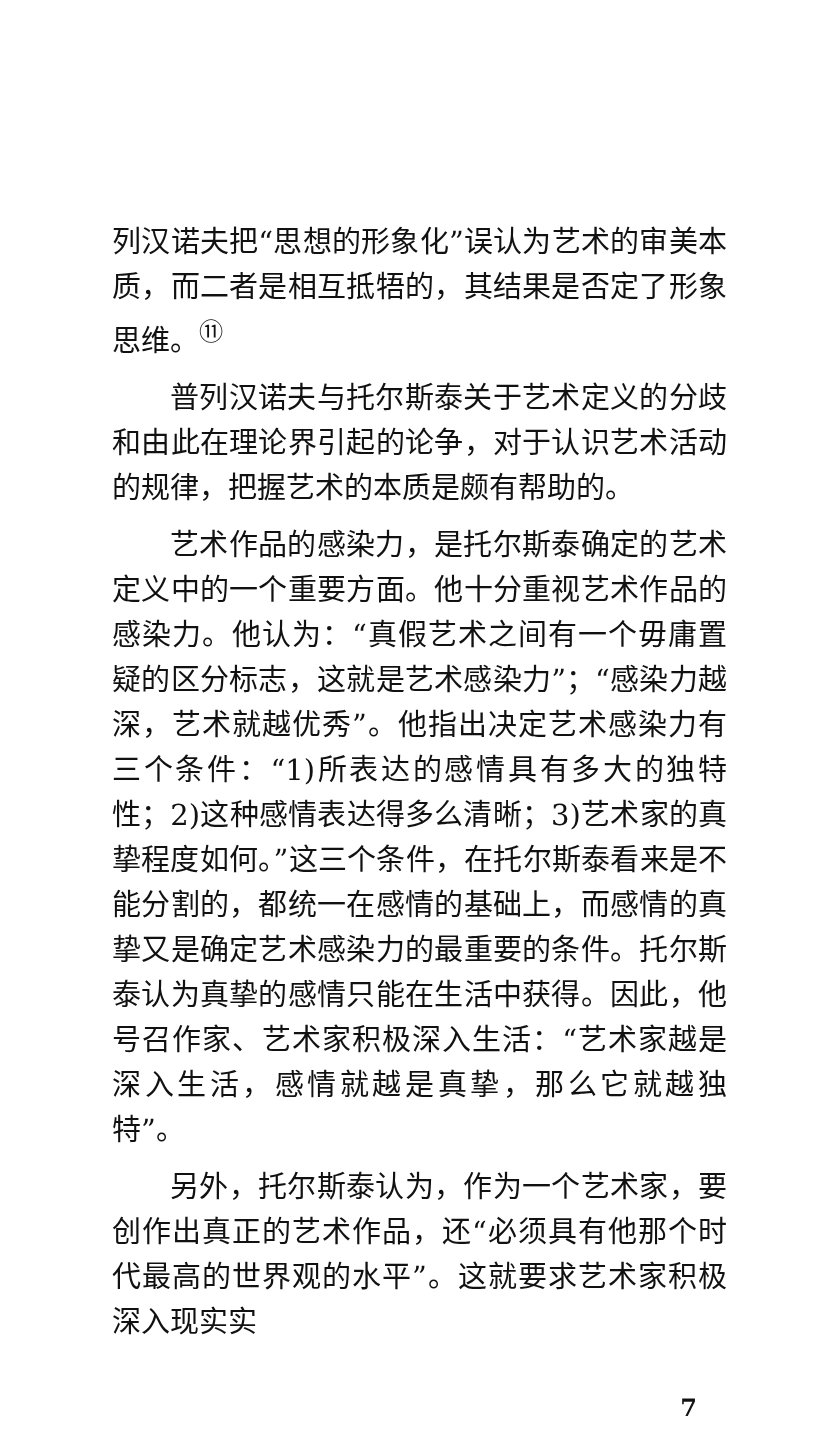列汉诺夫把“思想的形象化”误认为艺术的审美本质，而二者是相互抵牾的，其结果是否定了形象思维。<sup>⑪</sup>
普列汉诺夫与托尔斯泰关于艺术定义的分歧和由此在理论界引起的论争，对于认识艺术活动的规律，把握艺术的本质是颇有帮助的。
艺术作品的感染力，是托尔斯泰确定的艺术定义中的一个重要方面。他十分重视艺术作品的感染力。他认为：“真假艺术之间有一个毋庸置疑的区分标志，这就是艺术感染力”；“感染力越深，艺术就越优秀”。他指出决定艺术感染力有三个条件：“1)所表达的感情具有多大的独特性；2)这种感情表达得多么清晰；3)艺术家的真挚程度如何。”这三个条件，在托尔斯泰看来是不能分割的，都统一在感情的基础上，而感情的真挚又是确定艺术感染力的最重要的条件。托尔斯泰认为真挚的感情只能在生活中获得。因此，他号召作家、艺术家积极深入生活：“艺术家越是深入生活，感情就越是真挚，那么它就越独特”。
另外，托尔斯泰认为，作为一个艺术家，要创作出真正的艺术作品，还“必须具有他那个时代最高的世界观的水平”。这就要求艺术家积极深入现实实
7